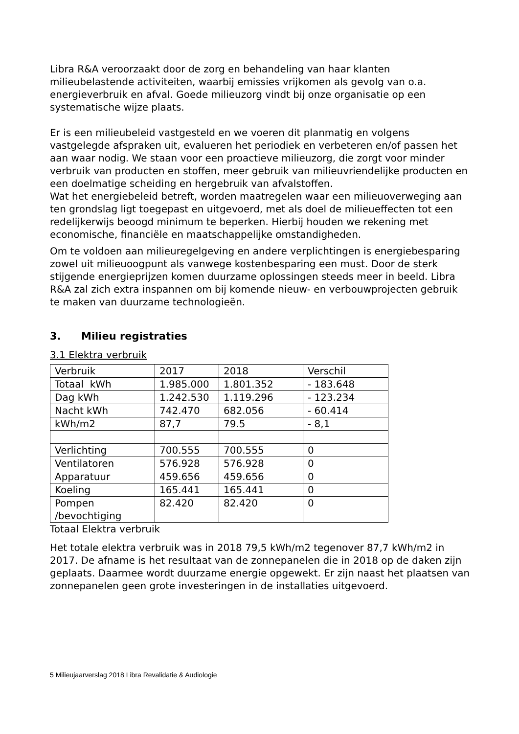Libra R&A veroorzaakt door de zorg en behandeling van haar klanten milieubelastende activiteiten, waarbij emissies vrijkomen als gevolg van o.a. energieverbruik en afval. Goede milieuzorg vindt bij onze organisatie op een systematische wijze plaats.
Er is een milieubeleid vastgesteld en we voeren dit planmatig en volgens vastgelegde afspraken uit, evalueren het periodiek en verbeteren en/of passen het aan waar nodig. We staan voor een proactieve milieuzorg, die zorgt voor minder verbruik van producten en stoffen, meer gebruik van milieuvriendelijke producten en een doelmatige scheiding en hergebruik van afvalstoffen.
Wat het energiebeleid betreft, worden maatregelen waar een milieuoverweging aan ten grondslag ligt toegepast en uitgevoerd, met als doel de milieueffecten tot een redelijkerwijs beoogd minimum te beperken. Hierbij houden we rekening met economische, financiële en maatschappelijke omstandigheden.
Om te voldoen aan milieuregelgeving en andere verplichtingen is energiebesparing zowel uit milieuoogpunt als vanwege kostenbesparing een must. Door de sterk stijgende energieprijzen komen duurzame oplossingen steeds meer in beeld. Libra R&A zal zich extra inspannen om bij komende nieuw- en verbouwprojecten gebruik te maken van duurzame technologieën.
3. Milieu registraties
3.1 Elektra verbruik
| Verbruik | 2017 | 2018 | Verschil |
| Totaal kWh | 1.985.000 | 1.801.352 | - 183.648 |
| Dag kWh | 1.242.530 | 1.119.296 | - 123.234 |
| Nacht kWh | 742.470 | 682.056 | - 60.414 |
| kWh/m2 | 87,7 | 79.5 | - 8,1 |
| Verlichting | 700.555 | 700.555 | 0 |
| Ventilatoren | 576.928 | 576.928 | 0 |
| Apparatuur | 459.656 | 459.656 | 0 |
| Koeling | 165.441 | 165.441 | 0 |
| Pompen /bevochtiging | 82.420 | 82.420 | 0 |
Totaal Elektra verbruik
Het totale elektra verbruik was in 2018 79,5 kWh/m2 tegenover 87,7 kWh/m2 in 2017. De afname is het resultaat van de zonnepanelen die in 2018 op de daken zijn geplaats. Daarmee wordt duurzame energie opgewekt. Er zijn naast het plaatsen van zonnepanelen geen grote investeringen in de installaties uitgevoerd.
5 Milieujaarverslag 2018 Libra Revalidatie & Audiologie